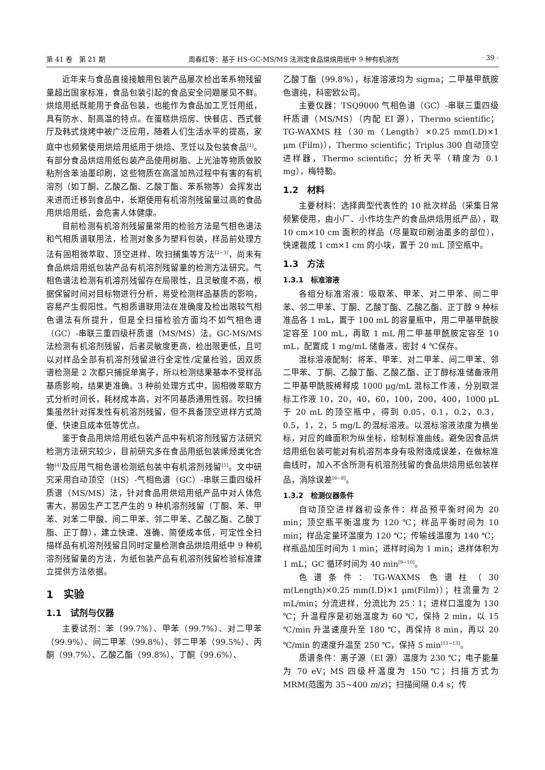第 41 卷　第 21 期 周春红等：基于 HS-GC-MS/MS 法测定食品烘焙用纸中 9 种有机溶剂 · 39 ·
近年来与食品直接接触用包装产品屡次检出苯系物残留量超出国家标准，食品包装引起的食品安全问题屡见不鲜。烘焙用纸既能用于食品包装，也能作为食品加工烹饪用纸，具有防水、耐高温的特点。在蛋糕烘焙房、快餐店、西式餐厅及韩式烧烤中被广泛应用，随着人们生活水平的提高，家庭中也频繁使用烘焙用纸用于烘焙、烹饪以及包装食品<sup>[1]</sup>。有部分食品烘焙用纸包装产品使用树脂、上光油等物质做胶粘剂含苯油墨印刷，这些物质在高温加热过程中有害的有机溶剂（如丁酮、乙酸乙酯、乙酸丁酯、苯系物等）会挥发出来进而迁移到食品中，长期使用有机溶剂残留量过高的食品用烘焙用纸，会危害人体健康。
目前检测有机溶剂残留量常用的检验方法是气相色谱法和气相质谱联用法，检测对象多为塑料包装，样品前处理方法有固相微萃取、顶空进样、吹扫捕集等方法<sup>[2−3]</sup>，尚未有食品烘焙用纸包装产品有机溶剂残留量的检测方法研究。气相色谱法检测有机溶剂残留存在局限性，且灵敏度不高，根据保留时间对目标物进行分析，易受检测样品基质的影响，容易产生假阳性。气相质谱联用法在准确度及检出限较气相色谱法有所提升，但是全扫描检验方面均不如气相色谱（GC）-串联三重四级杆质谱（MS/MS）法。GC-MS/MS 法检测有机溶剂残留，后者灵敏度更高，检出限更低，且可以对样品全部有机溶剂残留进行全定性/定量检验，因双质谱检测是 2 次都只捕捉单离子，所以检测结果基本不受样品基质影响，结果更准确。3 种前处理方式中，固相微萃取方式分析时间长，耗材成本高，对不同基质通用性弱。吹扫捕集虽然针对挥发性有机溶剂残留，但不具备顶空进样方式简便、快速且成本低等优点。
鉴于食品用烘焙用纸包装产品中有机溶剂残留方法研究检测方法研究较少，目前研究多在食品用纸包装烯烃类化合物<sup>[4]</sup>及应用气相色谱检测纸包装中有机溶剂残留<sup>[5]</sup>。文中研究采用自动顶空（HS）-气相色谱（GC）-串联三重四级杆质谱（MS/MS）法，针对食品用烘焙用纸产品中对人体危害大，易因生产工艺产生的 9 种机溶剂残留（丁酮、苯、甲苯、对苯二甲酸、间二甲苯、邻二甲苯、乙酸乙酯、乙酸丁脂、正丁醇），建立快速、准确、简便成本低，可定性全扫描样品有机溶剂残留且同时定量检测食品烘焙用纸中 9 种机溶剂残留量的方法，为纸包装产品有机溶剂残留检验标准建立提供方法依据。
1　实验
1.1　试剂与仪器
主要试剂：苯（99.7%）、甲苯（99.7%）、对二甲苯（99.9%）、间二甲苯（99.8%）、邻二甲苯（99.5%）、丙酮（99.7%）、乙酸乙酯（99.8%）、丁酮（99.6%）、
乙酸丁酯（99.8%），标准溶液均为 sigma；二甲基甲酰胺色谱纯，科密欧公司。
主要仪器：TSQ9000 气相色谱（GC）-串联三重四级杆质谱（MS/MS）（内配 EI 源），Thermo scientific；TG-WAXMS 柱（30 m（Length）×0.25 mm(I.D)×1 μm (Film)），Thermo scientific；Triplus 300 自动顶空进样器，Thermo scientific；分析天平（精度为 0.1 mg），梅特勒。
1.2　材料
主要材料：选择典型代表性的 10 批次样品（采集日常频繁使用，由小厂、小作坊生产的食品烘焙用纸产品），取 10 cm×10 cm 面积的样品（尽量取印刷油墨多的部位），快速裁成 1 cm×1 cm 的小块，置于 20 mL 顶空瓶中。
1.3　方法
1.3.1　标准溶液
各组分标准溶液：吸取苯、甲苯、对二甲苯、间二甲苯、邻二甲苯、丁酮、乙酸丁酯、乙酸乙酯、正丁醇 9 种标准品各 1 mL，置于 100 mL 的容量瓶中，用二甲基甲酰胺定容至 100 mL，再取 1 mL 用二甲基甲酰胺定容至 10 mL，配置成 1 mg/mL 储备液，密封 4 ℃保存。
混标溶液配制：将苯、甲苯、对二甲苯、间二甲苯、邻二甲苯、丁酮、乙酸丁酯、乙酸乙酯、正丁醇标准储备液用二甲基甲酰胺稀释成 1000 μg/mL 混标工作液，分别取混标工作液 10，20，40，60，100，200，400，1000 μL 于 20 mL 的顶空瓶中，得到 0.05，0.1，0.2，0.3，0.5，1，2，5 mg/L 的混标溶液。以混标溶液浓度为横坐标，对应的峰面积为纵坐标，绘制标准曲线。避免因食品烘焙用纸包装可能对有机溶剂本身有吸附造成误差，在做标准曲线时，加入不含所测有机溶剂残留的食品烘焙用纸包装样品，消除误差<sup>[6−8]</sup>。
1.3.2　检测仪器条件
自动顶空进样器初设条件：样品预平衡时间为 20 min；顶空瓶平衡温度为 120 ℃；样品平衡时间为 10 min；样品定量环温度为 120 ℃；传输线温度为 140 ℃；样瓶品加压时间为 1 min；进样时间为 1 min；进样体积为 1 mL；GC 循环时间为 40 min<sup>[9−10]</sup>。
色谱条件：TG-WAXMS 色谱柱（30 m(Length)×0.25 mm(I.D)×1 μm(Film)）；柱流量为 2 mL/min；分流进样，分流比为 25∶1；进样口温度为 130 ℃；升温程序是初始温度为 60 ℃，保持 2 min，以 15 ℃/min 升温速度升至 180 ℃，再保持 8 min，再以 20 ℃/min 的速度升温至 250 ℃，保持 5 min<sup>[11−13]</sup>。
质谱条件：离子源（EI 源）温度为 230 ℃；电子能量为 70 eV；MS 四级杆温度为 150 ℃；扫描方式为 MRM(范围为 35~400 m/z)；扫描间隔 0.4 s；传